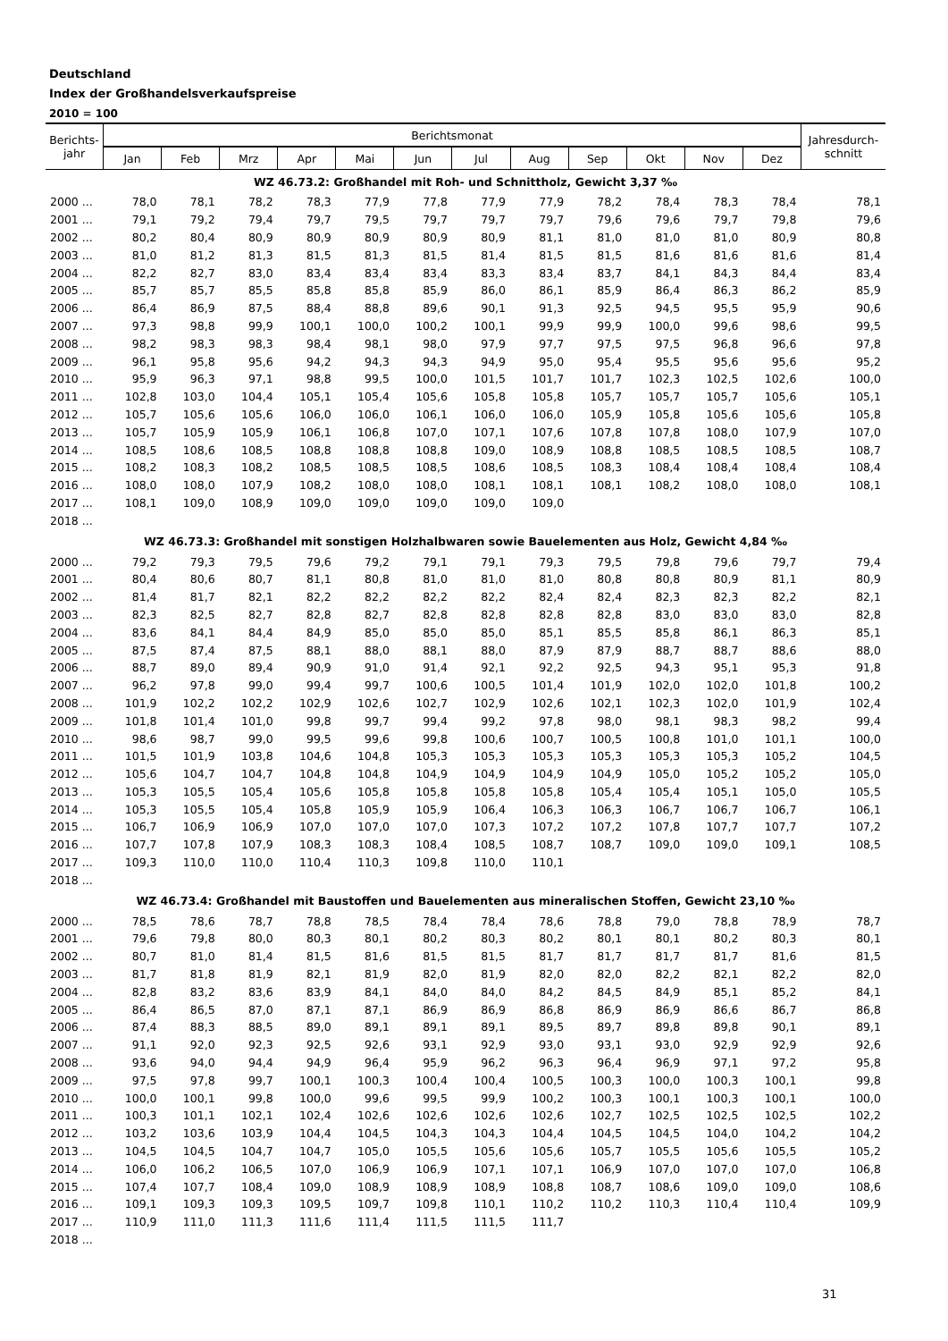Deutschland
Index der Großhandelsverkaufspreise
2010 = 100
| Berichts- jahr | Berichtsmonat | | | | | | | | | | | | Jahresdurch- schnitt |
| --- | --- | --- | --- | --- | --- | --- | --- | --- | --- | --- | --- | --- | --- |
| | Jan | Feb | Mrz | Apr | Mai | Jun | Jul | Aug | Sep | Okt | Nov | Dez | |
| WZ 46.73.2: Großhandel mit Roh- und Schnittholz, Gewicht 3,37 ‰ | | | | | | | | | | | | | |
| 2000 ... | 78,0 | 78,1 | 78,2 | 78,3 | 77,9 | 77,8 | 77,9 | 77,9 | 78,2 | 78,4 | 78,3 | 78,4 | 78,1 |
| 2001 ... | 79,1 | 79,2 | 79,4 | 79,7 | 79,5 | 79,7 | 79,7 | 79,7 | 79,6 | 79,6 | 79,7 | 79,8 | 79,6 |
| 2002 ... | 80,2 | 80,4 | 80,9 | 80,9 | 80,9 | 80,9 | 80,9 | 81,1 | 81,0 | 81,0 | 81,0 | 80,9 | 80,8 |
| 2003 ... | 81,0 | 81,2 | 81,3 | 81,5 | 81,3 | 81,5 | 81,4 | 81,5 | 81,5 | 81,6 | 81,6 | 81,6 | 81,4 |
| 2004 ... | 82,2 | 82,7 | 83,0 | 83,4 | 83,4 | 83,4 | 83,3 | 83,4 | 83,7 | 84,1 | 84,3 | 84,4 | 83,4 |
| 2005 ... | 85,7 | 85,7 | 85,5 | 85,8 | 85,8 | 85,9 | 86,0 | 86,1 | 85,9 | 86,4 | 86,3 | 86,2 | 85,9 |
| 2006 ... | 86,4 | 86,9 | 87,5 | 88,4 | 88,8 | 89,6 | 90,1 | 91,3 | 92,5 | 94,5 | 95,5 | 95,9 | 90,6 |
| 2007 ... | 97,3 | 98,8 | 99,9 | 100,1 | 100,0 | 100,2 | 100,1 | 99,9 | 99,9 | 100,0 | 99,6 | 98,6 | 99,5 |
| 2008 ... | 98,2 | 98,3 | 98,3 | 98,4 | 98,1 | 98,0 | 97,9 | 97,7 | 97,5 | 97,5 | 96,8 | 96,6 | 97,8 |
| 2009 ... | 96,1 | 95,8 | 95,6 | 94,2 | 94,3 | 94,3 | 94,9 | 95,0 | 95,4 | 95,5 | 95,6 | 95,6 | 95,2 |
| 2010 ... | 95,9 | 96,3 | 97,1 | 98,8 | 99,5 | 100,0 | 101,5 | 101,7 | 101,7 | 102,3 | 102,5 | 102,6 | 100,0 |
| 2011 ... | 102,8 | 103,0 | 104,4 | 105,1 | 105,4 | 105,6 | 105,8 | 105,8 | 105,7 | 105,7 | 105,7 | 105,6 | 105,1 |
| 2012 ... | 105,7 | 105,6 | 105,6 | 106,0 | 106,0 | 106,1 | 106,0 | 106,0 | 105,9 | 105,8 | 105,6 | 105,6 | 105,8 |
| 2013 ... | 105,7 | 105,9 | 105,9 | 106,1 | 106,8 | 107,0 | 107,1 | 107,6 | 107,8 | 107,8 | 108,0 | 107,9 | 107,0 |
| 2014 ... | 108,5 | 108,6 | 108,5 | 108,8 | 108,8 | 108,8 | 109,0 | 108,9 | 108,8 | 108,5 | 108,5 | 108,5 | 108,7 |
| 2015 ... | 108,2 | 108,3 | 108,2 | 108,5 | 108,5 | 108,5 | 108,6 | 108,5 | 108,3 | 108,4 | 108,4 | 108,4 | 108,4 |
| 2016 ... | 108,0 | 108,0 | 107,9 | 108,2 | 108,0 | 108,0 | 108,1 | 108,1 | 108,1 | 108,2 | 108,0 | 108,0 | 108,1 |
| 2017 ... | 108,1 | 109,0 | 108,9 | 109,0 | 109,0 | 109,0 | 109,0 | 109,0 | | | | | |
| 2018 ... | | | | | | | | | | | | | |
| WZ 46.73.3: Großhandel mit sonstigen Holzhalbwaren sowie Bauelementen aus Holz, Gewicht 4,84 ‰ | | | | | | | | | | | | | |
| 2000 ... | 79,2 | 79,3 | 79,5 | 79,6 | 79,2 | 79,1 | 79,1 | 79,3 | 79,5 | 79,8 | 79,6 | 79,7 | 79,4 |
| 2001 ... | 80,4 | 80,6 | 80,7 | 81,1 | 80,8 | 81,0 | 81,0 | 81,0 | 80,8 | 80,8 | 80,9 | 81,1 | 80,9 |
| 2002 ... | 81,4 | 81,7 | 82,1 | 82,2 | 82,2 | 82,2 | 82,2 | 82,4 | 82,4 | 82,3 | 82,3 | 82,2 | 82,1 |
| 2003 ... | 82,3 | 82,5 | 82,7 | 82,8 | 82,7 | 82,8 | 82,8 | 82,8 | 82,8 | 83,0 | 83,0 | 83,0 | 82,8 |
| 2004 ... | 83,6 | 84,1 | 84,4 | 84,9 | 85,0 | 85,0 | 85,0 | 85,1 | 85,5 | 85,8 | 86,1 | 86,3 | 85,1 |
| 2005 ... | 87,5 | 87,4 | 87,5 | 88,1 | 88,0 | 88,1 | 88,0 | 87,9 | 87,9 | 88,7 | 88,7 | 88,6 | 88,0 |
| 2006 ... | 88,7 | 89,0 | 89,4 | 90,9 | 91,0 | 91,4 | 92,1 | 92,2 | 92,5 | 94,3 | 95,1 | 95,3 | 91,8 |
| 2007 ... | 96,2 | 97,8 | 99,0 | 99,4 | 99,7 | 100,6 | 100,5 | 101,4 | 101,9 | 102,0 | 102,0 | 101,8 | 100,2 |
| 2008 ... | 101,9 | 102,2 | 102,2 | 102,9 | 102,6 | 102,7 | 102,9 | 102,6 | 102,1 | 102,3 | 102,0 | 101,9 | 102,4 |
| 2009 ... | 101,8 | 101,4 | 101,0 | 99,8 | 99,7 | 99,4 | 99,2 | 97,8 | 98,0 | 98,1 | 98,3 | 98,2 | 99,4 |
| 2010 ... | 98,6 | 98,7 | 99,0 | 99,5 | 99,6 | 99,8 | 100,6 | 100,7 | 100,5 | 100,8 | 101,0 | 101,1 | 100,0 |
| 2011 ... | 101,5 | 101,9 | 103,8 | 104,6 | 104,8 | 105,3 | 105,3 | 105,3 | 105,3 | 105,3 | 105,3 | 105,2 | 104,5 |
| 2012 ... | 105,6 | 104,7 | 104,7 | 104,8 | 104,8 | 104,9 | 104,9 | 104,9 | 104,9 | 105,0 | 105,2 | 105,2 | 105,0 |
| 2013 ... | 105,3 | 105,5 | 105,4 | 105,6 | 105,8 | 105,8 | 105,8 | 105,8 | 105,4 | 105,4 | 105,1 | 105,0 | 105,5 |
| 2014 ... | 105,3 | 105,5 | 105,4 | 105,8 | 105,9 | 105,9 | 106,4 | 106,3 | 106,3 | 106,7 | 106,7 | 106,7 | 106,1 |
| 2015 ... | 106,7 | 106,9 | 106,9 | 107,0 | 107,0 | 107,0 | 107,3 | 107,2 | 107,2 | 107,8 | 107,7 | 107,7 | 107,2 |
| 2016 ... | 107,7 | 107,8 | 107,9 | 108,3 | 108,3 | 108,4 | 108,5 | 108,7 | 108,7 | 109,0 | 109,0 | 109,1 | 108,5 |
| 2017 ... | 109,3 | 110,0 | 110,0 | 110,4 | 110,3 | 109,8 | 110,0 | 110,1 | | | | | |
| 2018 ... | | | | | | | | | | | | | |
| WZ 46.73.4: Großhandel mit Baustoffen und Bauelementen aus mineralischen Stoffen, Gewicht 23,10 ‰ | | | | | | | | | | | | | |
| 2000 ... | 78,5 | 78,6 | 78,7 | 78,8 | 78,5 | 78,4 | 78,4 | 78,6 | 78,8 | 79,0 | 78,8 | 78,9 | 78,7 |
| 2001 ... | 79,6 | 79,8 | 80,0 | 80,3 | 80,1 | 80,2 | 80,3 | 80,2 | 80,1 | 80,1 | 80,2 | 80,3 | 80,1 |
| 2002 ... | 80,7 | 81,0 | 81,4 | 81,5 | 81,6 | 81,5 | 81,5 | 81,7 | 81,7 | 81,7 | 81,7 | 81,6 | 81,5 |
| 2003 ... | 81,7 | 81,8 | 81,9 | 82,1 | 81,9 | 82,0 | 81,9 | 82,0 | 82,0 | 82,2 | 82,1 | 82,2 | 82,0 |
| 2004 ... | 82,8 | 83,2 | 83,6 | 83,9 | 84,1 | 84,0 | 84,0 | 84,2 | 84,5 | 84,9 | 85,1 | 85,2 | 84,1 |
| 2005 ... | 86,4 | 86,5 | 87,0 | 87,1 | 87,1 | 86,9 | 86,9 | 86,8 | 86,9 | 86,9 | 86,6 | 86,7 | 86,8 |
| 2006 ... | 87,4 | 88,3 | 88,5 | 89,0 | 89,1 | 89,1 | 89,1 | 89,5 | 89,7 | 89,8 | 89,8 | 90,1 | 89,1 |
| 2007 ... | 91,1 | 92,0 | 92,3 | 92,5 | 92,6 | 93,1 | 92,9 | 93,0 | 93,1 | 93,0 | 92,9 | 92,9 | 92,6 |
| 2008 ... | 93,6 | 94,0 | 94,4 | 94,9 | 96,4 | 95,9 | 96,2 | 96,3 | 96,4 | 96,9 | 97,1 | 97,2 | 95,8 |
| 2009 ... | 97,5 | 97,8 | 99,7 | 100,1 | 100,3 | 100,4 | 100,4 | 100,5 | 100,3 | 100,0 | 100,3 | 100,1 | 99,8 |
| 2010 ... | 100,0 | 100,1 | 99,8 | 100,0 | 99,6 | 99,5 | 99,9 | 100,2 | 100,3 | 100,1 | 100,3 | 100,1 | 100,0 |
| 2011 ... | 100,3 | 101,1 | 102,1 | 102,4 | 102,6 | 102,6 | 102,6 | 102,6 | 102,7 | 102,5 | 102,5 | 102,5 | 102,2 |
| 2012 ... | 103,2 | 103,6 | 103,9 | 104,4 | 104,5 | 104,3 | 104,3 | 104,4 | 104,5 | 104,5 | 104,0 | 104,2 | 104,2 |
| 2013 ... | 104,5 | 104,5 | 104,7 | 104,7 | 105,0 | 105,5 | 105,6 | 105,6 | 105,7 | 105,5 | 105,6 | 105,5 | 105,2 |
| 2014 ... | 106,0 | 106,2 | 106,5 | 107,0 | 106,9 | 106,9 | 107,1 | 107,1 | 106,9 | 107,0 | 107,0 | 107,0 | 106,8 |
| 2015 ... | 107,4 | 107,7 | 108,4 | 109,0 | 108,9 | 108,9 | 108,9 | 108,8 | 108,7 | 108,6 | 109,0 | 109,0 | 108,6 |
| 2016 ... | 109,1 | 109,3 | 109,3 | 109,5 | 109,7 | 109,8 | 110,1 | 110,2 | 110,2 | 110,3 | 110,4 | 110,4 | 109,9 |
| 2017 ... | 110,9 | 111,0 | 111,3 | 111,6 | 111,4 | 111,5 | 111,5 | 111,7 | | | | | |
| 2018 ... | | | | | | | | | | | | | |
31